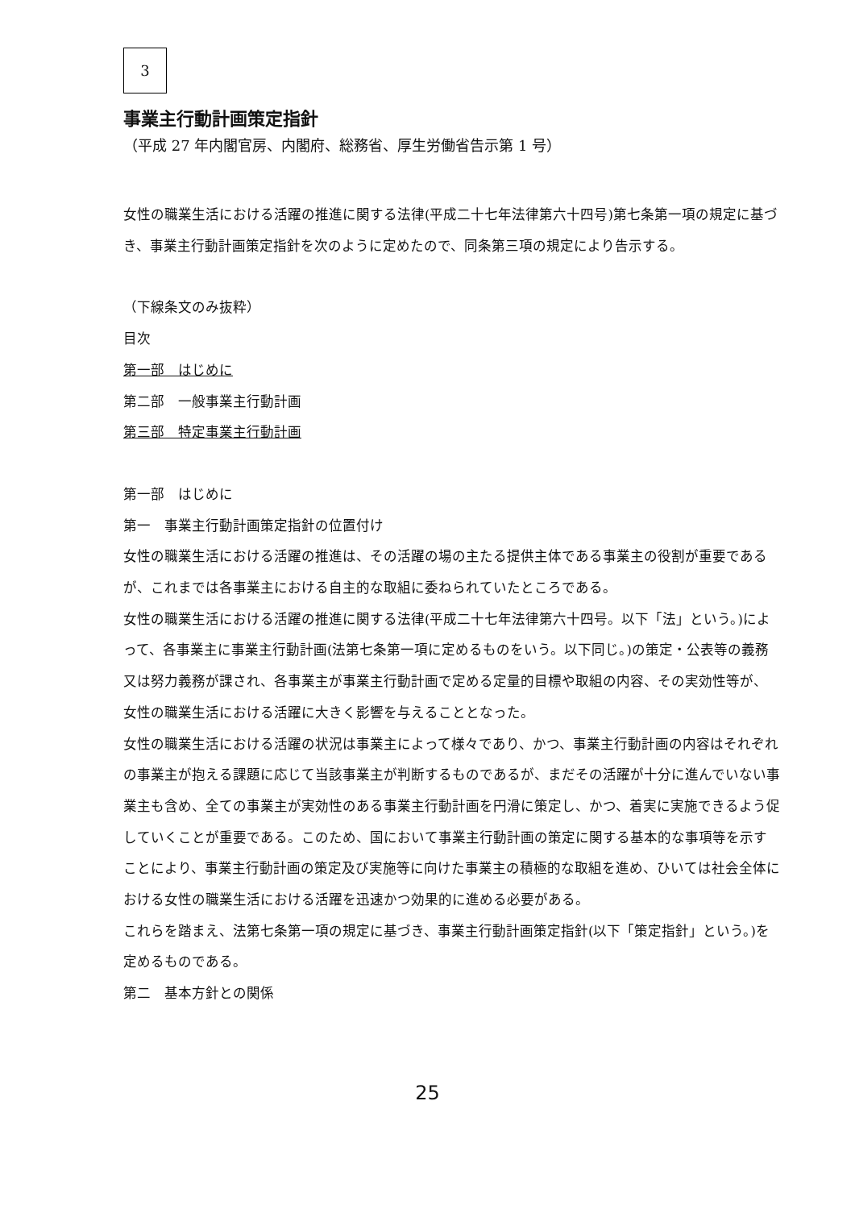3
事業主行動計画策定指針
（平成 27 年内閣官房、内閣府、総務省、厚生労働省告示第 1 号）
女性の職業生活における活躍の推進に関する法律(平成二十七年法律第六十四号)第七条第一項の規定に基づき、事業主行動計画策定指針を次のように定めたので、同条第三項の規定により告示する。
（下線条文のみ抜粋）
目次
第一部　はじめに
第二部　一般事業主行動計画
第三部　特定事業主行動計画
第一部　はじめに
第一　事業主行動計画策定指針の位置付け
女性の職業生活における活躍の推進は、その活躍の場の主たる提供主体である事業主の役割が重要であるが、これまでは各事業主における自主的な取組に委ねられていたところである。
女性の職業生活における活躍の推進に関する法律(平成二十七年法律第六十四号。以下「法」という。)によって、各事業主に事業主行動計画(法第七条第一項に定めるものをいう。以下同じ。)の策定・公表等の義務又は努力義務が課され、各事業主が事業主行動計画で定める定量的目標や取組の内容、その実効性等が、女性の職業生活における活躍に大きく影響を与えることとなった。
女性の職業生活における活躍の状況は事業主によって様々であり、かつ、事業主行動計画の内容はそれぞれの事業主が抱える課題に応じて当該事業主が判断するものであるが、まだその活躍が十分に進んでいない事業主も含め、全ての事業主が実効性のある事業主行動計画を円滑に策定し、かつ、着実に実施できるよう促していくことが重要である。このため、国において事業主行動計画の策定に関する基本的な事項等を示すことにより、事業主行動計画の策定及び実施等に向けた事業主の積極的な取組を進め、ひいては社会全体における女性の職業生活における活躍を迅速かつ効果的に進める必要がある。
これらを踏まえ、法第七条第一項の規定に基づき、事業主行動計画策定指針(以下「策定指針」という。)を定めるものである。
第二　基本方針との関係
25